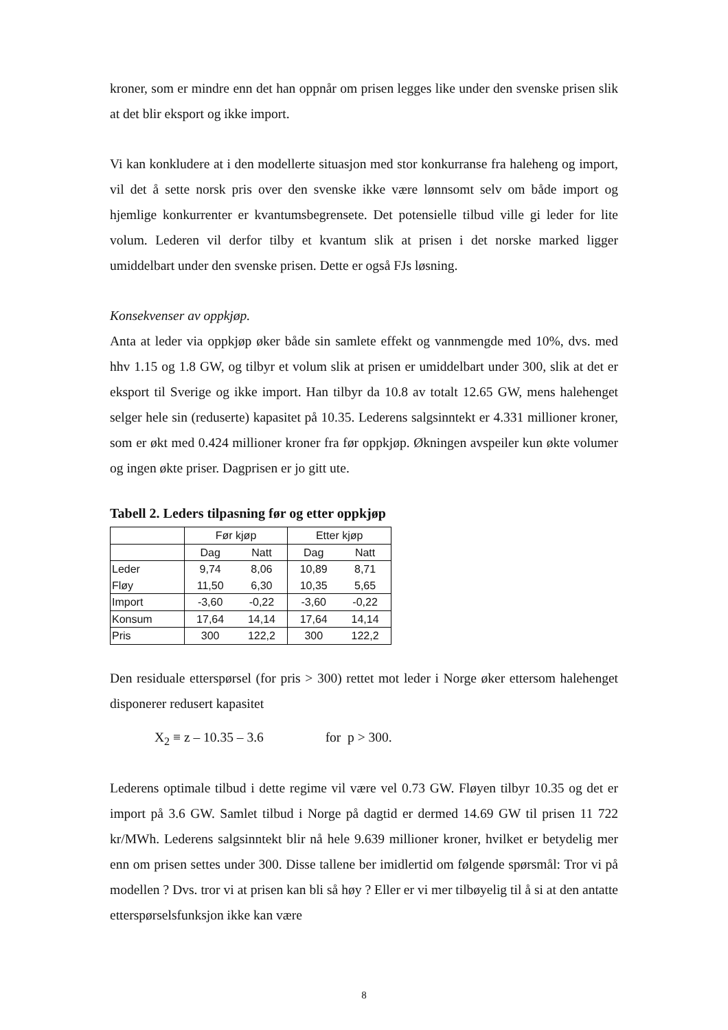kroner, som er mindre enn det han oppnår om prisen legges like under den svenske prisen slik at det blir eksport og ikke import.
Vi kan konkludere at i den modellerte situasjon med stor konkurranse fra haleheng og import, vil det å sette norsk pris over den svenske ikke være lønnsomt selv om både import og hjemlige konkurrenter er kvantumsbegrensete. Det potensielle tilbud ville gi leder for lite volum. Lederen vil derfor tilby et kvantum slik at prisen i det norske marked ligger umiddelbart under den svenske prisen. Dette er også FJs løsning.
Konsekvenser av oppkjøp.
Anta at leder via oppkjøp øker både sin samlete effekt og vannmengde med 10%, dvs. med hhv 1.15 og 1.8 GW, og tilbyr et volum slik at prisen er umiddelbart under 300, slik at det er eksport til Sverige og ikke import. Han tilbyr da 10.8 av totalt 12.65 GW, mens halehenget selger hele sin (reduserte) kapasitet på 10.35. Lederens salgsinntekt er 4.331 millioner kroner, som er økt med 0.424 millioner kroner fra før oppkjøp. Økningen avspeiler kun økte volumer og ingen økte priser. Dagprisen er jo gitt ute.
Tabell 2. Leders tilpasning før og etter oppkjøp
| | Før kjøp | | Etter kjøp | |
| --- | --- | --- | --- | --- |
| | Dag | Natt | Dag | Natt |
| Leder | 9,74 | 8,06 | 10,89 | 8,71 |
| Fløy | 11,50 | 6,30 | 10,35 | 5,65 |
| Import | -3,60 | -0,22 | -3,60 | -0,22 |
| Konsum | 17,64 | 14,14 | 17,64 | 14,14 |
| Pris | 300 | 122,2 | 300 | 122,2 |
Den residuale etterspørsel (for pris > 300) rettet mot leder i Norge øker ettersom halehenget disponerer redusert kapasitet
X<sub>2</sub> ≡ z – 10.35 – 3.6 for p > 300.
Lederens optimale tilbud i dette regime vil være vel 0.73 GW. Fløyen tilbyr 10.35 og det er import på 3.6 GW. Samlet tilbud i Norge på dagtid er dermed 14.69 GW til prisen 11 722 kr/MWh. Lederens salgsinntekt blir nå hele 9.639 millioner kroner, hvilket er betydelig mer enn om prisen settes under 300. Disse tallene ber imidlertid om følgende spørsmål: Tror vi på modellen ? Dvs. tror vi at prisen kan bli så høy ? Eller er vi mer tilbøyelig til å si at den antatte etterspørselsfunksjon ikke kan være
8